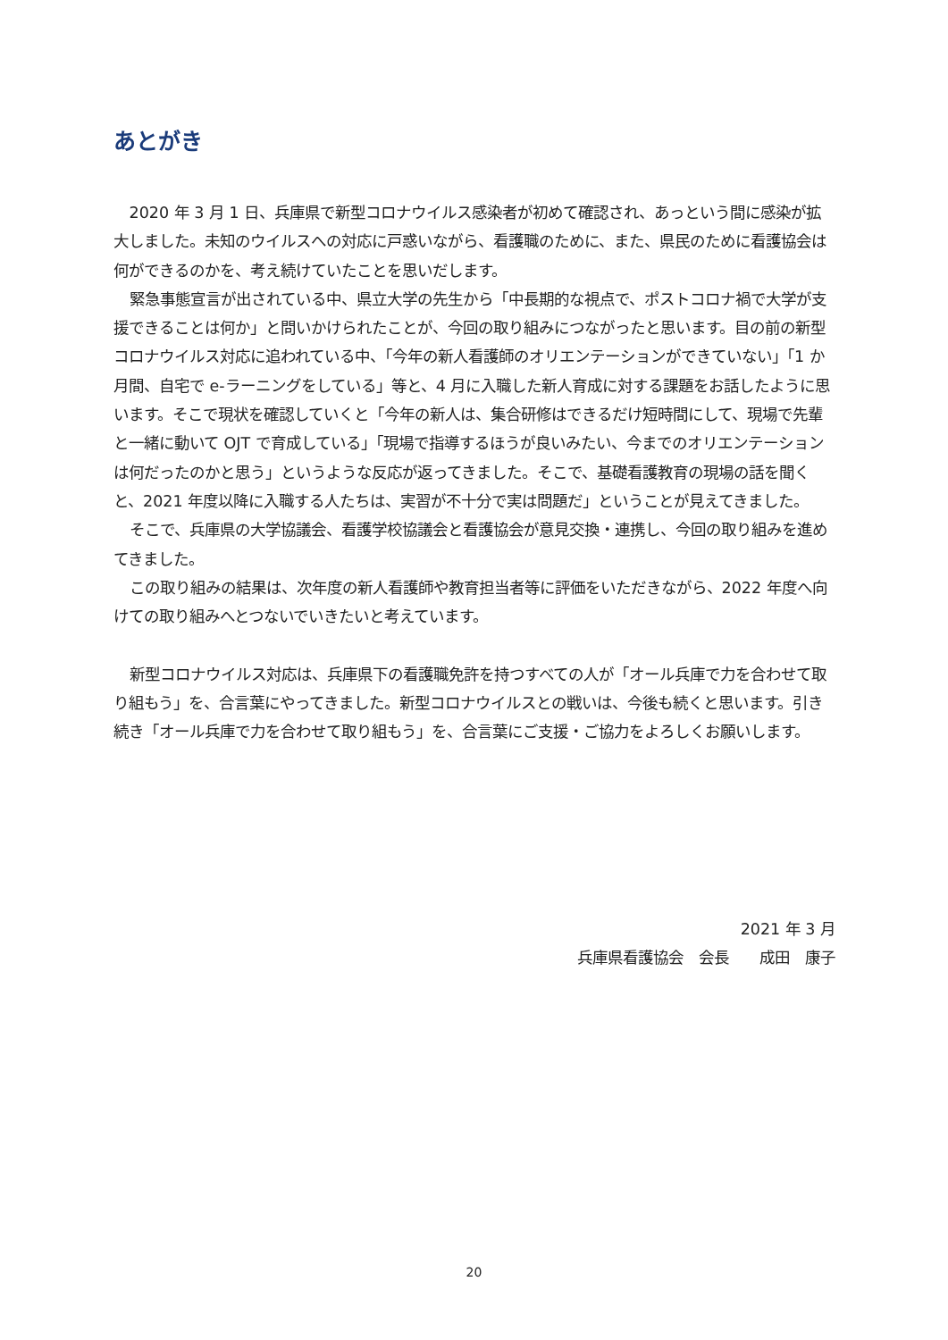あとがき
2020 年 3 月 1 日、兵庫県で新型コロナウイルス感染者が初めて確認され、あっという間に感染が拡大しました。未知のウイルスへの対応に戸惑いながら、看護職のために、また、県民のために看護協会は何ができるのかを、考え続けていたことを思いだします。
緊急事態宣言が出されている中、県立大学の先生から「中長期的な視点で、ポストコロナ禍で大学が支援できることは何か」と問いかけられたことが、今回の取り組みにつながったと思います。目の前の新型コロナウイルス対応に追われている中、「今年の新人看護師のオリエンテーションができていない」「1 か月間、自宅で e-ラーニングをしている」等と、4 月に入職した新人育成に対する課題をお話したように思います。そこで現状を確認していくと「今年の新人は、集合研修はできるだけ短時間にして、現場で先輩と一緒に動いて OJT で育成している」「現場で指導するほうが良いみたい、今までのオリエンテーションは何だったのかと思う」というような反応が返ってきました。そこで、基礎看護教育の現場の話を聞くと、2021 年度以降に入職する人たちは、実習が不十分で実は問題だ」ということが見えてきました。
そこで、兵庫県の大学協議会、看護学校協議会と看護協会が意見交換・連携し、今回の取り組みを進めてきました。
この取り組みの結果は、次年度の新人看護師や教育担当者等に評価をいただきながら、2022 年度へ向けての取り組みへとつないでいきたいと考えています。
新型コロナウイルス対応は、兵庫県下の看護職免許を持つすべての人が「オール兵庫で力を合わせて取り組もう」を、合言葉にやってきました。新型コロナウイルスとの戦いは、今後も続くと思います。引き続き「オール兵庫で力を合わせて取り組もう」を、合言葉にご支援・ご協力をよろしくお願いします。
2021 年 3 月
兵庫県看護協会　会長　　成田　康子
20